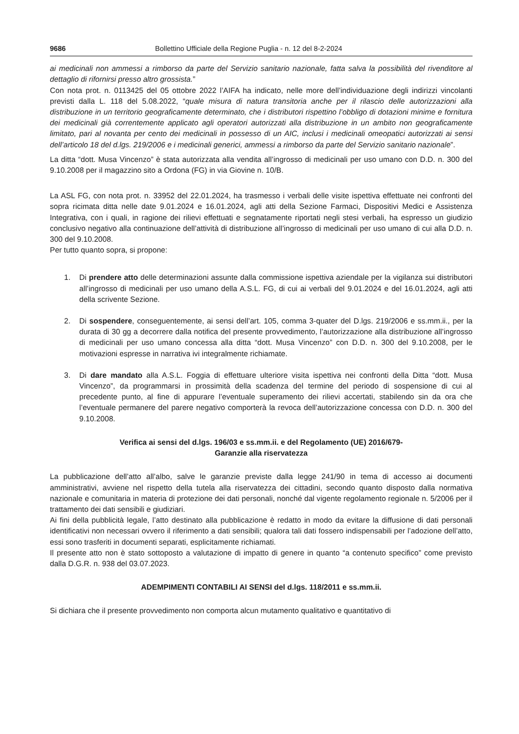9686 Bollettino Ufficiale della Regione Puglia - n. 12 del 8-2-2024
ai medicinali non ammessi a rimborso da parte del Servizio sanitario nazionale, fatta salva la possibilità del rivenditore al dettaglio di rifornirsi presso altro grossista.”
Con nota prot. n. 0113425 del 05 ottobre 2022 l’AIFA ha indicato, nelle more dell’individuazione degli indirizzi vincolanti previsti dalla L. 118 del 5.08.2022, “quale misura di natura transitoria anche per il rilascio delle autorizzazioni alla distribuzione in un territorio geograficamente determinato, che i distributori rispettino l’obbligo di dotazioni minime e fornitura dei medicinali già correntemente applicato agli operatori autorizzati alla distribuzione in un ambito non geograficamente limitato, pari al novanta per cento dei medicinali in possesso di un AIC, inclusi i medicinali omeopatici autorizzati ai sensi dell’articolo 18 del d.lgs. 219/2006 e i medicinali generici, ammessi a rimborso da parte del Servizio sanitario nazionale”.
La ditta “dott. Musa Vincenzo” è stata autorizzata alla vendita all’ingrosso di medicinali per uso umano con D.D. n. 300 del 9.10.2008 per il magazzino sito a Ordona (FG) in via Giovine n. 10/B.
La ASL FG, con nota prot. n. 33952 del 22.01.2024, ha trasmesso i verbali delle visite ispettiva effettuate nei confronti del sopra ricimata ditta nelle date 9.01.2024 e 16.01.2024, agli atti della Sezione Farmaci, Dispositivi Medici e Assistenza Integrativa, con i quali, in ragione dei rilievi effettuati e segnatamente riportati negli stesi verbali, ha espresso un giudizio conclusivo negativo alla continuazione dell’attività di distribuzione all’ingrosso di medicinali per uso umano di cui alla D.D. n. 300 del 9.10.2008.
Per tutto quanto sopra, si propone:
1. Di prendere atto delle determinazioni assunte dalla commissione ispettiva aziendale per la vigilanza sui distributori all’ingrosso di medicinali per uso umano della A.S.L. FG, di cui ai verbali del 9.01.2024 e del 16.01.2024, agli atti della scrivente Sezione.
2. Di sospendere, conseguentemente, ai sensi dell’art. 105, comma 3-quater del D.lgs. 219/2006 e ss.mm.ii., per la durata di 30 gg a decorrere dalla notifica del presente provvedimento, l’autorizzazione alla distribuzione all’ingrosso di medicinali per uso umano concessa alla ditta “dott. Musa Vincenzo” con D.D. n. 300 del 9.10.2008, per le motivazioni espresse in narrativa ivi integralmente richiamate.
3. Di dare mandato alla A.S.L. Foggia di effettuare ulteriore visita ispettiva nei confronti della Ditta “dott. Musa Vincenzo”, da programmarsi in prossimità della scadenza del termine del periodo di sospensione di cui al precedente punto, al fine di appurare l’eventuale superamento dei rilievi accertati, stabilendo sin da ora che l’eventuale permanere del parere negativo comporterà la revoca dell’autorizzazione concessa con D.D. n. 300 del 9.10.2008.
Verifica ai sensi del d.lgs. 196/03 e ss.mm.ii. e del Regolamento (UE) 2016/679-
Garanzie alla riservatezza
La pubblicazione dell’atto all’albo, salve le garanzie previste dalla legge 241/90 in tema di accesso ai documenti amministrativi, avviene nel rispetto della tutela alla riservatezza dei cittadini, secondo quanto disposto dalla normativa nazionale e comunitaria in materia di protezione dei dati personali, nonché dal vigente regolamento regionale n. 5/2006 per il trattamento dei dati sensibili e giudiziari.
Ai fini della pubblicità legale, l’atto destinato alla pubblicazione è redatto in modo da evitare la diffusione di dati personali identificativi non necessari ovvero il riferimento a dati sensibili; qualora tali dati fossero indispensabili per l’adozione dell’atto, essi sono trasferiti in documenti separati, esplicitamente richiamati.
Il presente atto non è stato sottoposto a valutazione di impatto di genere in quanto “a contenuto specifico” come previsto dalla D.G.R. n. 938 del 03.07.2023.
ADEMPIMENTI CONTABILI AI SENSI del d.lgs. 118/2011 e ss.mm.ii.
Si dichiara che il presente provvedimento non comporta alcun mutamento qualitativo e quantitativo di